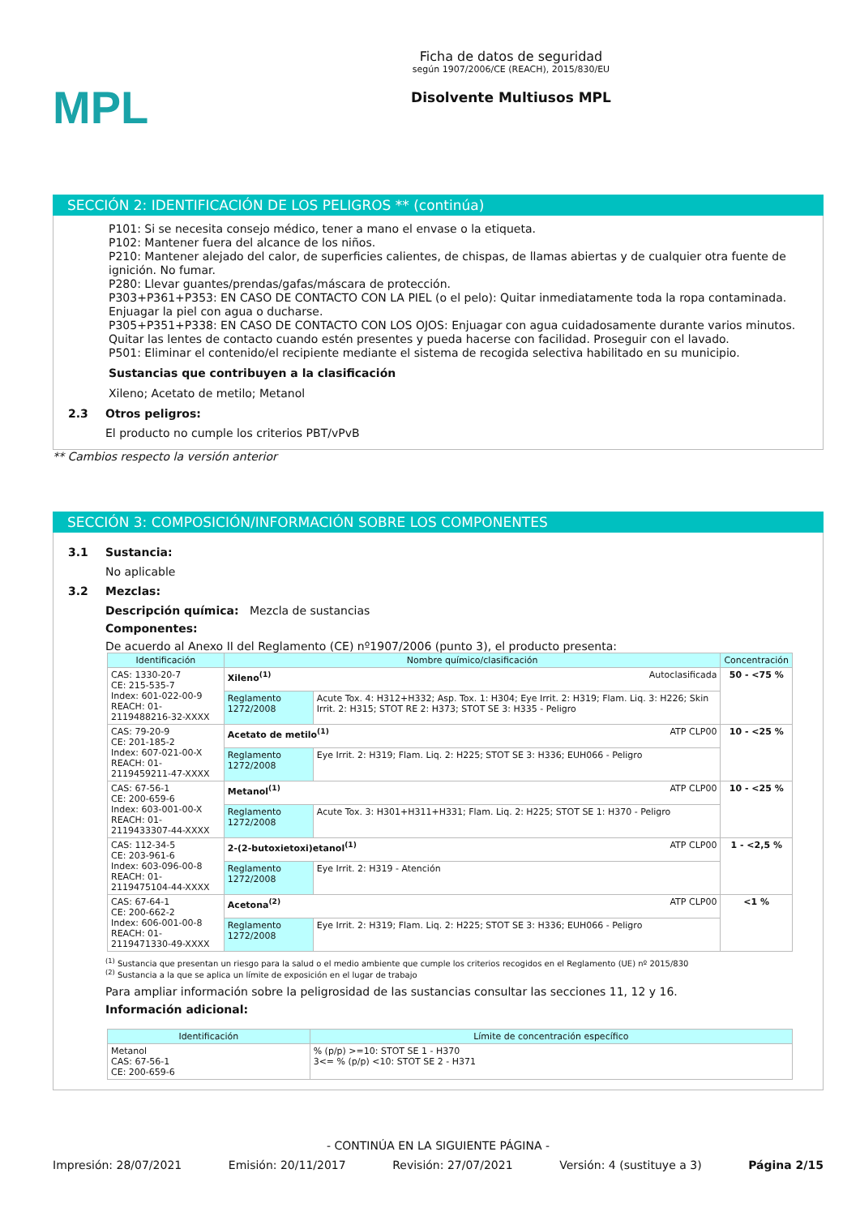MPL
Ficha de datos de seguridad
según 1907/2006/CE (REACH), 2015/830/EU
Disolvente Multiusos MPL
SECCIÓN 2: IDENTIFICACIÓN DE LOS PELIGROS ** (continúa)
P101: Si se necesita consejo médico, tener a mano el envase o la etiqueta.
P102: Mantener fuera del alcance de los niños.
P210: Mantener alejado del calor, de superficies calientes, de chispas, de llamas abiertas y de cualquier otra fuente de ignición. No fumar.
P280: Llevar guantes/prendas/gafas/máscara de protección.
P303+P361+P353: EN CASO DE CONTACTO CON LA PIEL (o el pelo): Quitar inmediatamente toda la ropa contaminada. Enjuagar la piel con agua o ducharse.
P305+P351+P338: EN CASO DE CONTACTO CON LOS OJOS: Enjuagar con agua cuidadosamente durante varios minutos. Quitar las lentes de contacto cuando estén presentes y pueda hacerse con facilidad. Proseguir con el lavado.
P501: Eliminar el contenido/el recipiente mediante el sistema de recogida selectiva habilitado en su municipio.
Sustancias que contribuyen a la clasificación
Xileno; Acetato de metilo; Metanol
2.3 Otros peligros:
El producto no cumple los criterios PBT/vPvB
** Cambios respecto la versión anterior
SECCIÓN 3: COMPOSICIÓN/INFORMACIÓN SOBRE LOS COMPONENTES
3.1 Sustancia:
No aplicable
3.2 Mezclas:
Descripción química: Mezcla de sustancias
Componentes:
De acuerdo al Anexo II del Reglamento (CE) nº1907/2006 (punto 3), el producto presenta:
| Identificación | Nombre químico/clasificación | | Concentración |
| --- | --- | --- | --- |
| CAS: 1330-20-7 CE: 215-535-7 Index: 601-022-00-9 REACH: 01-2119488216-32-XXXX | Xileno<sup>(1)</sup> Autoclasificada | | 50 - <75 % |
| | Reglamento 1272/2008 | Acute Tox. 4: H312+H332; Asp. Tox. 1: H304; Eye Irrit. 2: H319; Flam. Liq. 3: H226; Skin Irrit. 2: H315; STOT RE 2: H373; STOT SE 3: H335 - Peligro | |
| CAS: 79-20-9 CE: 201-185-2 Index: 607-021-00-X REACH: 01-2119459211-47-XXXX | Acetato de metilo<sup>(1)</sup> ATP CLP00 | | 10 - <25 % |
| | Reglamento 1272/2008 | Eye Irrit. 2: H319; Flam. Liq. 2: H225; STOT SE 3: H336; EUH066 - Peligro | |
| CAS: 67-56-1 CE: 200-659-6 Index: 603-001-00-X REACH: 01-2119433307-44-XXXX | Metanol<sup>(1)</sup> ATP CLP00 | | 10 - <25 % |
| | Reglamento 1272/2008 | Acute Tox. 3: H301+H311+H331; Flam. Liq. 2: H225; STOT SE 1: H370 - Peligro | |
| CAS: 112-34-5 CE: 203-961-6 Index: 603-096-00-8 REACH: 01-2119475104-44-XXXX | 2-(2-butoxietoxi)etanol<sup>(1)</sup> ATP CLP00 | | 1 - <2,5 % |
| | Reglamento 1272/2008 | Eye Irrit. 2: H319 - Atención | |
| CAS: 67-64-1 CE: 200-662-2 Index: 606-001-00-8 REACH: 01-2119471330-49-XXXX | Acetona<sup>(2)</sup> ATP CLP00 | | <1 % |
| | Reglamento 1272/2008 | Eye Irrit. 2: H319; Flam. Liq. 2: H225; STOT SE 3: H336; EUH066 - Peligro | |
<sup>(1)</sup> Sustancia que presentan un riesgo para la salud o el medio ambiente que cumple los criterios recogidos en el Reglamento (UE) nº 2015/830
<sup>(2)</sup> Sustancia a la que se aplica un límite de exposición en el lugar de trabajo
Para ampliar información sobre la peligrosidad de las sustancias consultar las secciones 11, 12 y 16.
Información adicional:
| Identificación | Límite de concentración específico |
| --- | --- |
| Metanol CAS: 67-56-1 CE: 200-659-6 | % (p/p) >=10: STOT SE 1 - H370 3<= % (p/p) <10: STOT SE 2 - H371 |
- CONTINÚA EN LA SIGUIENTE PÁGINA -
Impresión: 28/07/2021 Emisión: 20/11/2017 Revisión: 27/07/2021 Versión: 4 (sustituye a 3) Página 2/15